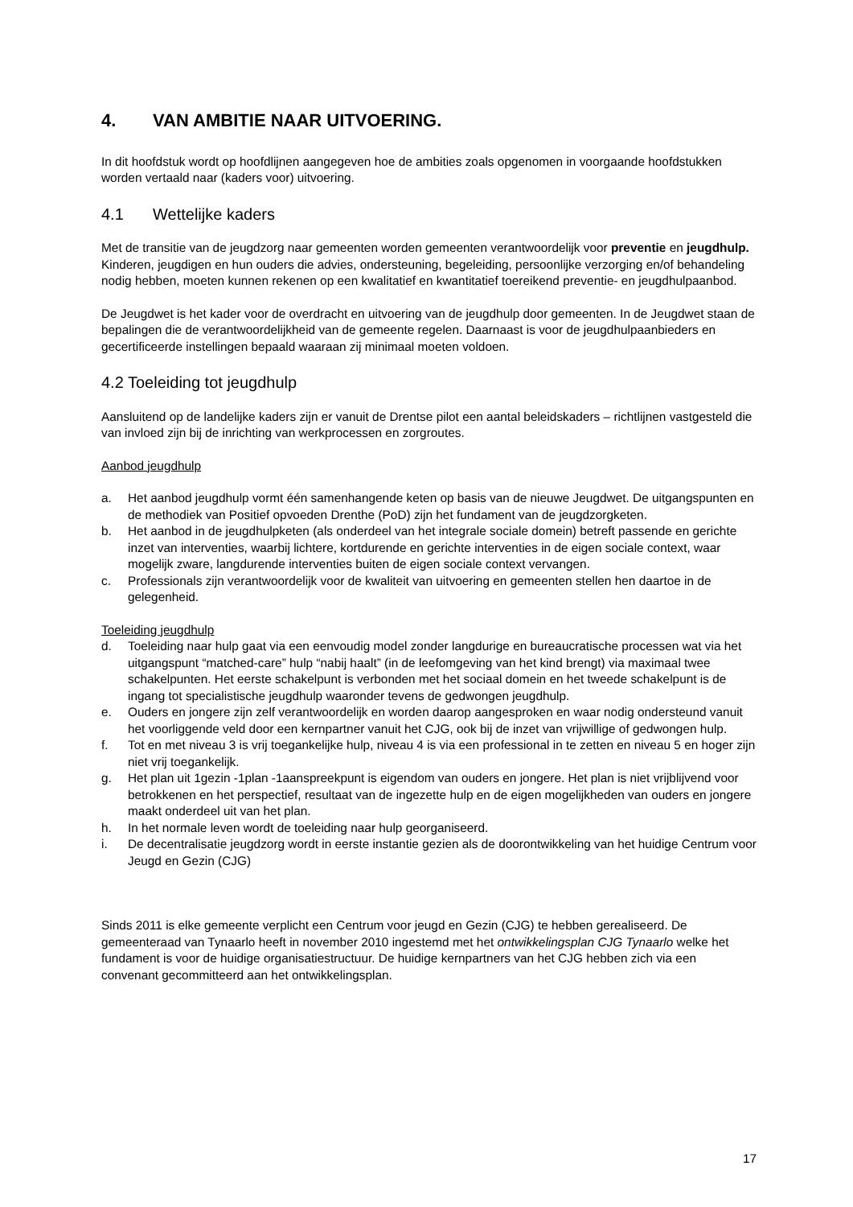4. VAN AMBITIE NAAR UITVOERING.
In dit hoofdstuk wordt op hoofdlijnen aangegeven hoe de ambities zoals opgenomen in voorgaande hoofdstukken worden vertaald naar (kaders voor) uitvoering.
4.1 Wettelijke kaders
Met de transitie van de jeugdzorg naar gemeenten worden gemeenten verantwoordelijk voor preventie en jeugdhulp. Kinderen, jeugdigen en hun ouders die advies, ondersteuning, begeleiding, persoonlijke verzorging en/of behandeling nodig hebben, moeten kunnen rekenen op een kwalitatief en kwantitatief toereikend preventie- en jeugdhulpaanbod.
De Jeugdwet is het kader voor de overdracht en uitvoering van de jeugdhulp door gemeenten. In de Jeugdwet staan de bepalingen die de verantwoordelijkheid van de gemeente regelen. Daarnaast is voor de jeugdhulpaanbieders en gecertificeerde instellingen bepaald waaraan zij minimaal moeten voldoen.
4.2 Toeleiding tot jeugdhulp
Aansluitend op de landelijke kaders zijn er vanuit de Drentse pilot een aantal beleidskaders – richtlijnen vastgesteld die van invloed zijn bij de inrichting van werkprocessen en zorgroutes.
Aanbod jeugdhulp
a. Het aanbod jeugdhulp vormt één samenhangende keten op basis van de nieuwe Jeugdwet. De uitgangspunten en de methodiek van Positief opvoeden Drenthe (PoD) zijn het fundament van de jeugdzorgketen.
b. Het aanbod in de jeugdhulpketen (als onderdeel van het integrale sociale domein) betreft passende en gerichte inzet van interventies, waarbij lichtere, kortdurende en gerichte interventies in de eigen sociale context, waar mogelijk zware, langdurende interventies buiten de eigen sociale context vervangen.
c. Professionals zijn verantwoordelijk voor de kwaliteit van uitvoering en gemeenten stellen hen daartoe in de gelegenheid.
Toeleiding jeugdhulp
d. Toeleiding naar hulp gaat via een eenvoudig model zonder langdurige en bureaucratische processen wat via het uitgangspunt “matched-care” hulp “nabij haalt” (in de leefomgeving van het kind brengt) via maximaal twee schakelpunten. Het eerste schakelpunt is verbonden met het sociaal domein en het tweede schakelpunt is de ingang tot specialistische jeugdhulp waaronder tevens de gedwongen jeugdhulp.
e. Ouders en jongere zijn zelf verantwoordelijk en worden daarop aangesproken en waar nodig ondersteund vanuit het voorliggende veld door een kernpartner vanuit het CJG, ook bij de inzet van vrijwillige of gedwongen hulp.
f. Tot en met niveau 3 is vrij toegankelijke hulp, niveau 4 is via een professional in te zetten en niveau 5 en hoger zijn niet vrij toegankelijk.
g. Het plan uit 1gezin -1plan -1aanspreekpunt is eigendom van ouders en jongere. Het plan is niet vrijblijvend voor betrokkenen en het perspectief, resultaat van de ingezette hulp en de eigen mogelijkheden van ouders en jongere maakt onderdeel uit van het plan.
h. In het normale leven wordt de toeleiding naar hulp georganiseerd.
i. De decentralisatie jeugdzorg wordt in eerste instantie gezien als de doorontwikkeling van het huidige Centrum voor Jeugd en Gezin (CJG)
Sinds 2011 is elke gemeente verplicht een Centrum voor jeugd en Gezin (CJG) te hebben gerealiseerd. De gemeenteraad van Tynaarlo heeft in november 2010 ingestemd met het ontwikkelingsplan CJG Tynaarlo welke het fundament is voor de huidige organisatiestructuur. De huidige kernpartners van het CJG hebben zich via een convenant gecommitteerd aan het ontwikkelingsplan.
17